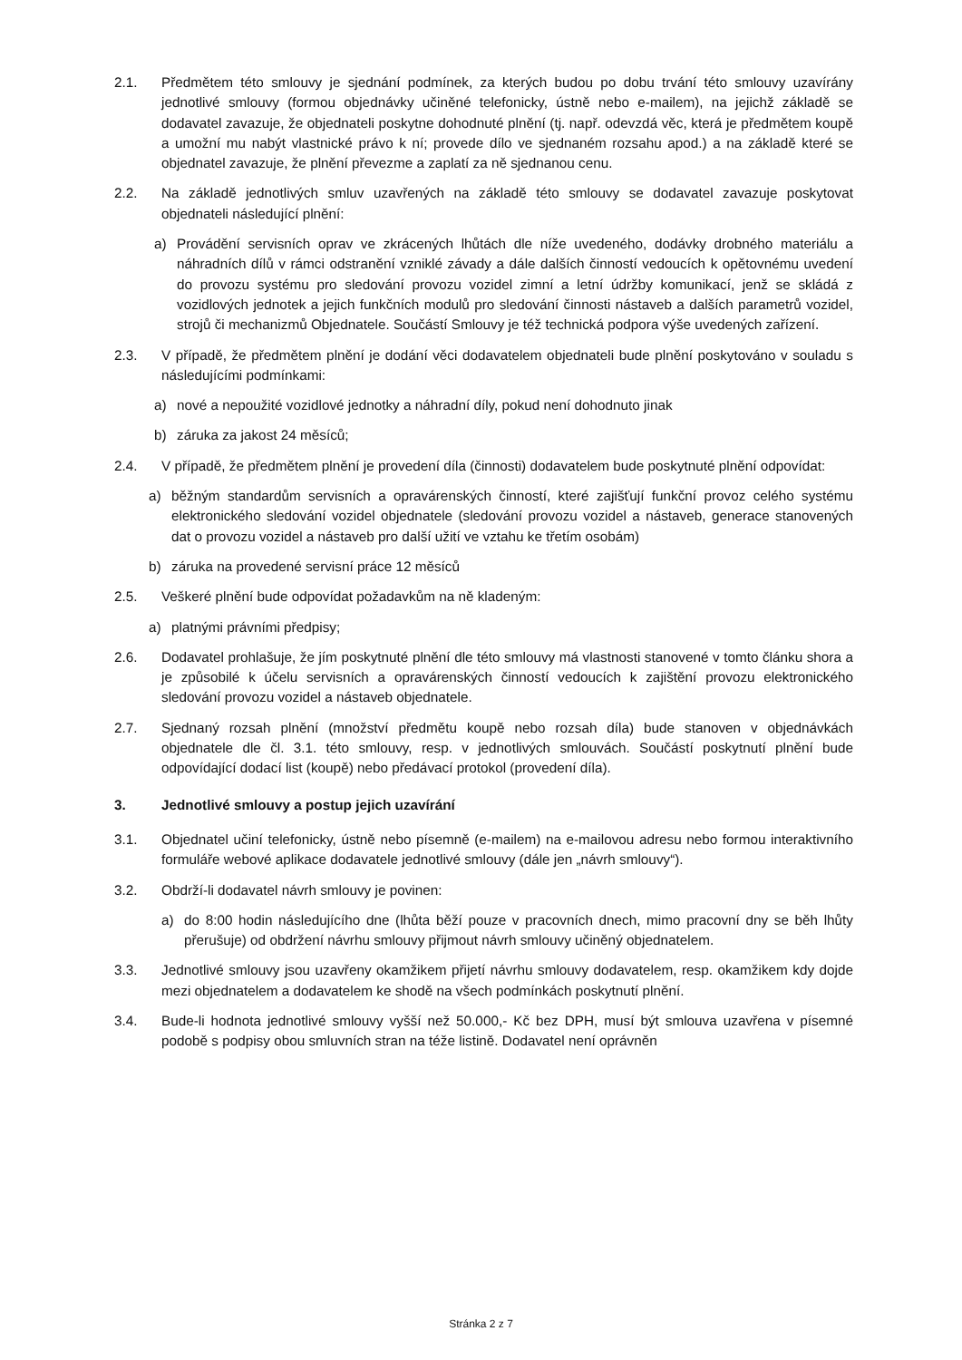2.1. Předmětem této smlouvy je sjednání podmínek, za kterých budou po dobu trvání této smlouvy uzavírány jednotlivé smlouvy (formou objednávky učiněné telefonicky, ústně nebo e-mailem), na jejichž základě se dodavatel zavazuje, že objednateli poskytne dohodnuté plnění (tj. např. odevzdá věc, která je předmětem koupě a umožní mu nabýt vlastnické právo k ní; provede dílo ve sjednaném rozsahu apod.) a na základě které se objednatel zavazuje, že plnění převezme a zaplatí za ně sjednanou cenu.
2.2. Na základě jednotlivých smluv uzavřených na základě této smlouvy se dodavatel zavazuje poskytovat objednateli následující plnění:
a) Provádění servisních oprav ve zkrácených lhůtách dle níže uvedeného, dodávky drobného materiálu a náhradních dílů v rámci odstranění vzniklé závady a dále dalších činností vedoucích k opětovnému uvedení do provozu systému pro sledování provozu vozidel zimní a letní údržby komunikací, jenž se skládá z vozidlových jednotek a jejich funkčních modulů pro sledování činnosti nástaveb a dalších parametrů vozidel, strojů či mechanizmů Objednatele. Součástí Smlouvy je též technická podpora výše uvedených zařízení.
2.3. V případě, že předmětem plnění je dodání věci dodavatelem objednateli bude plnění poskytováno v souladu s následujícími podmínkami:
a) nové a nepoužité vozidlové jednotky a náhradní díly, pokud není dohodnuto jinak
b) záruka za jakost 24 měsíců;
2.4. V případě, že předmětem plnění je provedení díla (činnosti) dodavatelem bude poskytnuté plnění odpovídat:
a) běžným standardům servisních a opravárenských činností, které zajišťují funkční provoz celého systému elektronického sledování vozidel objednatele (sledování provozu vozidel a nástaveb, generace stanovených dat o provozu vozidel a nástaveb pro další užití ve vztahu ke třetím osobám)
b) záruka na provedené servisní práce 12 měsíců
2.5. Veškeré plnění bude odpovídat požadavkům na ně kladeným:
a) platnými právními předpisy;
2.6. Dodavatel prohlašuje, že jím poskytnuté plnění dle této smlouvy má vlastnosti stanovené v tomto článku shora a je způsobilé k účelu servisních a opravárenských činností vedoucích k zajištění provozu elektronického sledování provozu vozidel a nástaveb objednatele.
2.7. Sjednaný rozsah plnění (množství předmětu koupě nebo rozsah díla) bude stanoven v objednávkách objednatele dle čl. 3.1. této smlouvy, resp. v jednotlivých smlouvách. Součástí poskytnutí plnění bude odpovídající dodací list (koupě) nebo předávací protokol (provedení díla).
3. Jednotlivé smlouvy a postup jejich uzavírání
3.1. Objednatel učiní telefonicky, ústně nebo písemně (e-mailem) na e-mailovou adresu nebo formou interaktivního formuláře webové aplikace dodavatele jednotlivé smlouvy (dále jen „návrh smlouvy“).
3.2. Obdrží-li dodavatel návrh smlouvy je povinen:
a) do 8:00 hodin následujícího dne (lhůta běží pouze v pracovních dnech, mimo pracovní dny se běh lhůty přerušuje) od obdržení návrhu smlouvy přijmout návrh smlouvy učiněný objednatelem.
3.3. Jednotlivé smlouvy jsou uzavřeny okamžikem přijetí návrhu smlouvy dodavatelem, resp. okamžikem kdy dojde mezi objednatelem a dodavatelem ke shodě na všech podmínkách poskytnutí plnění.
3.4. Bude-li hodnota jednotlivé smlouvy vyšší než 50.000,- Kč bez DPH, musí být smlouva uzavřena v písemné podobě s podpisy obou smluvních stran na téže listině. Dodavatel není oprávněn
Stránka 2 z 7